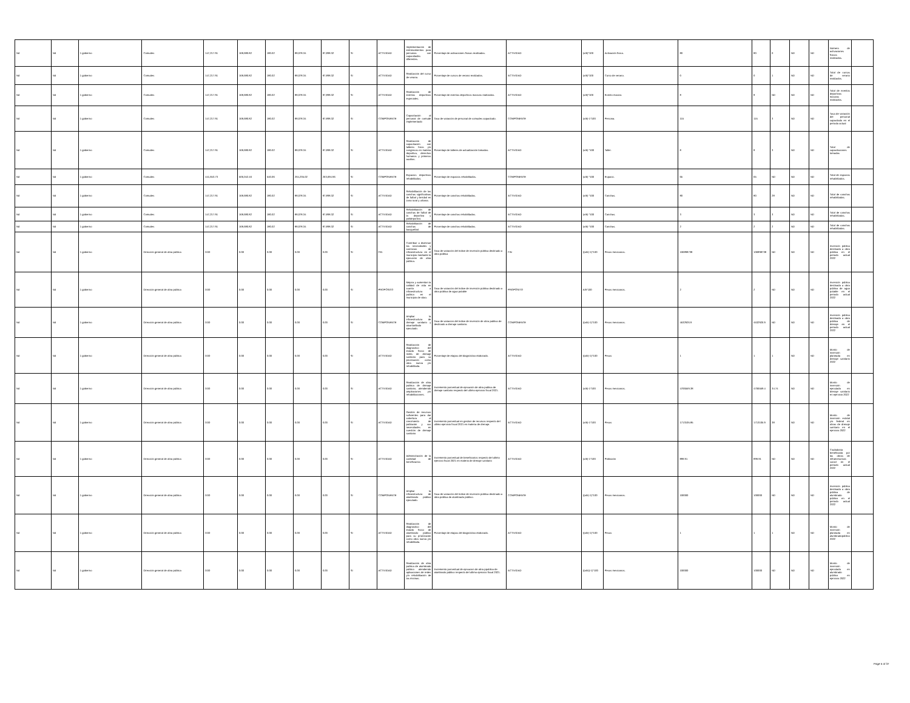| Nd | Nd | 1 gobierno | Comudes | 147,217.91 | 168,680.82 | 180.02 | 88,078.34 | 87,898.32 | SI | ACTIVIDAD | Implementación de entrenamientos para personas con capacidades diferentes. | Porcentaje de activaciones físicas realizadas. | ACTIVIDAD | (a/b)*100 | Activación física. | 80 | 80 | 0 | ND | ND | Número de activaciones físicas realizadas. | |
| Nd | Nd | 1 gobierno | Comudes | 147,217.91 | 168,680.82 | 180.02 | 88,078.34 | 87,898.32 | SI | ACTIVIDAD | Realización del curso de verano. | Porcentaje de cursos de verano realizados. | ACTIVIDAD | (a/b)*100 | Curso de verano. | 0 | 0 | 1 | ND | ND | Total de cursos de verano realizados. | |
| Nd | Nd | 1 gobierno | Comudes | 147,217.91 | 168,680.82 | 180.02 | 88,078.34 | 87,898.32 | SI | ACTIVIDAD | Realización de eventos deportivos especiales. | Porcentaje de eventos deportivos masivos realizados. | ACTIVIDAD | (a/b)*100 | Evento masivo. | 8 | 8 | ND | ND | ND | Total de eventos deportivos masivos realizados. | |
| Nd | Nd | 1 gobierno | Comudes | 147,217.91 | 168,680.82 | 180.02 | 88,078.34 | 87,898.32 | SI | COMPONENTE | Capacitación al personal de comude implementado | Tasa de variación de personal de comudes capacitado. | COMPONENTE | (a/b)-1*100 | Persona. | 115 | 115 | 3 | ND | ND | Tasa de variación del personal capacitado en el período actual | |
| Nd | Nd | 1 gobierno | Comudes | 147,217.91 | 168,680.82 | 180.02 | 88,078.34 | 87,898.32 | SI | ACTIVIDAD | Realización de capacitación con talleres foros y/o congresos en materia deportiva, derechos humanos y primeros auxilios. | Porcentaje de talleres de actualización tomados. | ACTIVIDAD | (a/b) *100 | Taller. | 8 | 8 | 3 | ND | ND | Total de capacitaciones tomadas | |
| Nd | Nd | 1 gobierno | Comudes | 441,653.73 | 506,042.46 | 540.06 | 264,235.02 | 263,694.96 | SI | COMPONENTE | Espacios deportivos rehabilitados. | Porcentaje de espacios rehabilitados. | COMPONENTE | (a/b) *100 | Espacio. | 65 | 65 | ND | ND | ND | Total de espacios rehabilitados. | |
| Nd | Nd | 1 gobierno | Comudes | 147,217.91 | 168,680.82 | 180.02 | 88,078.34 | 87,898.32 | SI | ACTIVIDAD | Rehabilitación de las canchas significativas de futbol y beisbol en zona rural y urbana. | Porcentaje de canchas rehabilitadas. | ACTIVIDAD | (a/b) *100 | Canchas. | 80 | 80 | 28 | ND | ND | Total de canchas rehabilitadas. | |
| Nd | Nd | 1 gobierno | Comudes | 147,217.91 | 168,680.82 | 180.02 | 88,078.34 | 87,898.32 | SI | ACTIVIDAD | Rehabilitación de canchas de futbol de la deportiva y polideportivo. | Porcentaje de canchas rehabilitadas. | ACTIVIDAD | (a/b) *100 | Canchas. | 3 | 3 | 3 | ND | ND | Total de canchas rehabilitadas. | |
| Nd | Nd | 1 gobierno | Comudes | 147,217.91 | 168,680.82 | 180.02 | 88,078.34 | 87,898.32 | SI | ACTIVIDAD | Rehabilitación de canchas de basquetbol. | Porcentaje de canchas rehabilitadas. | ACTIVIDAD | (a/b) *100 | Canchas. | 2 | 2 | 2 | ND | ND | Total de canchas rehabilitadas. | |
| Nd | Nd | 1 gobierno | Dirección general de obra pública | 0.00 | 0.00 | 0.00 | 0.00 | 0.00 | SI | FIN | Contribuir a disminuir las necesidades y carencias de infraestructura en el municipio mediante la ejecución de obra pública. | Tasa de variación del índice de inversión pública destinado a obra pública | FIN | ((a/b)-1)*100 | Pesos mexicanos. | 106898738 | 106898738 | ND | ND | ND | Inversión pública destinado a obra pública en el periodo actual 2022 | |
| Nd | Nd | 1 gobierno | Dirección general de obra pública | 0.00 | 0.00 | 0.00 | 0.00 | 0.00 | SI | PROPÓSITO | Mejora y aumentan la calidad de vida en cuanto a infraestructura publica en el municipio de silao. | Tasa de variación del índice de inversión pública destinado a obra pública de agua potable | PROPÓSITO | A/b*100 | Pesos mexicanos. | 2 | 2 | ND | ND | ND | Inversión pública destinado a obra pública de agua potable en el periodo actual 2022 | |
| Nd | Nd | 1 gobierno | Dirección general de obra pública | 0.00 | 0.00 | 0.00 | 0.00 | 0.00 | SI | COMPONENTE | Ampliar la infraestructura de drenaje sanitario y alcantarillado ejecutado. | Tasa de variacion del índice de inversión de obra publica de destinado a drenaje sanitario. | COMPONENTE | ((a/b)-1)*100 | Pesos mexicanos. | 4532926.9 | 4532926.9 | ND | ND | ND | Inversión pública destinado a obra pública de drenaje en el periodo actual 2022 | |
| Nd | Nd | 1 gobierno | Dirección general de obra pública | 0.00 | 0.00 | 0.00 | 0.00 | 0.00 | SI | ACTIVIDAD | Realización de diagnostico del estado físico de redes de drenaje sanitario para su priorización como obra nueva y/o rehabilitada. | Porcentaje de etapas del diagnóstico elaborado. | ACTIVIDAD | ((a/b)-1)*100 | Pesos | 1 | 1 | 1 | ND | ND | Monto de inversión planeada en drenaje sanitario 2022 | |
| Nd | Nd | 1 gobierno | Dirección general de obra pública | 0.00 | 0.00 | 0.00 | 0.00 | 0.00 | SI | ACTIVIDAD | Realización de obra publica de drenaje sanitario, atendiendo ampliaciones y/o rehabilitaciones. | Incremento porcentual de ejecución de obra publica de drenaje sanitario respecto del ultimo ejercicio fiscal 2021. | ACTIVIDAD | (a/b)-1*100 | Pesos mexicanos. | 4706559.38 | 4706559.4 | 34.74 | ND | ND | Monto de inversión ejecutado en drenaje sanitario en ejercicio 2022 | |
| Nd | Nd | 1 gobierno | Dirección general de obra pública | 0.00 | 0.00 | 0.00 | 0.00 | 0.00 | SI | ACTIVIDAD | Gestión de recursos suficientes para dar cobertura al crecimiento de población y sus necesidades en cuestión de drenaje sanitario | Incremento porcentual en gestion de recursos respecto del ultimo ejercicio fiscal 2021 en materia de drenaje. | ACTIVIDAD | (a/b)-1*100 | Pesos | 1713105.85 | 1713105.9 | 38 | ND | ND | Monto de inversión estatal y/o federal en obras de drenaje sanitario en el ejercicio 2022 | |
| Nd | Nd | 1 gobierno | Dirección general de obra pública | 0.00 | 0.00 | 0.00 | 0.00 | 0.00 | SI | ACTIVIDAD | Administración de la cantidad de beneficiarios | Incremento porcentual de beneficiarios respecto del ultimo ejercicio fiscal 2021 en materia de drenaje sanitario | ACTIVIDAD | (a/b)-1*100 | Población | 899.91 | 899.91 | ND | ND | ND | Ciudadanía beneficiada por las obras de infraestructura social en el periodo actual 2022 | |
| Nd | Nd | 1 gobierno | Dirección general de obra pública | 0.00 | 0.00 | 0.00 | 0.00 | 0.00 | SI | COMPONENTE | Ampliar la infraestructura de alumbrado público ejecutado. | Tasa de variación del índice de inversión pública destinado a obra pública de alumbrado público. | COMPONENTE | ((a/b)-1)*100 | Pesos mexicanos. | 100000 | 100000 | ND | ND | ND | Inversión pública destinado a obra pública de alumbrado público en el periodo actual 2022 | |
| Nd | Nd | 1 gobierno | Dirección general de obra pública | 0.00 | 0.00 | 0.00 | 0.00 | 0.00 | SI | ACTIVIDAD | Realización de diagnostico del estado físico de alumbrado público para su priorización como obra nueva y/o rehabilitada. | Porcentaje de etapas del diagnóstico elaborado. | ACTIVIDAD | ((a/b)-1)*100 | Pesos | 1 | 1 | 1 | ND | ND | Monto de inversión planeada en alumbradopúblico 2022 | |
| Nd | Nd | 1 gobierno | Dirección general de obra pública | 0.00 | 0.00 | 0.00 | 0.00 | 0.00 | SI | ACTIVIDAD | Realización de obra publica de alumbrado público atendiendo aplicaciones de redes y/o rehabilitación de las mismas. | Incremento porcentual de ejecucion de obra ppublica de alumbrado público respecto del ultimo ejercicio fiscal 2021. | ACTIVIDAD | ((a/b))-1)*100 | Pesos mexicanos. | 100000 | 100000 | ND | ND | ND | Monto de inversión ejecutado en alumbrado público en ejercicio 2022 | |
Page 5 of 37